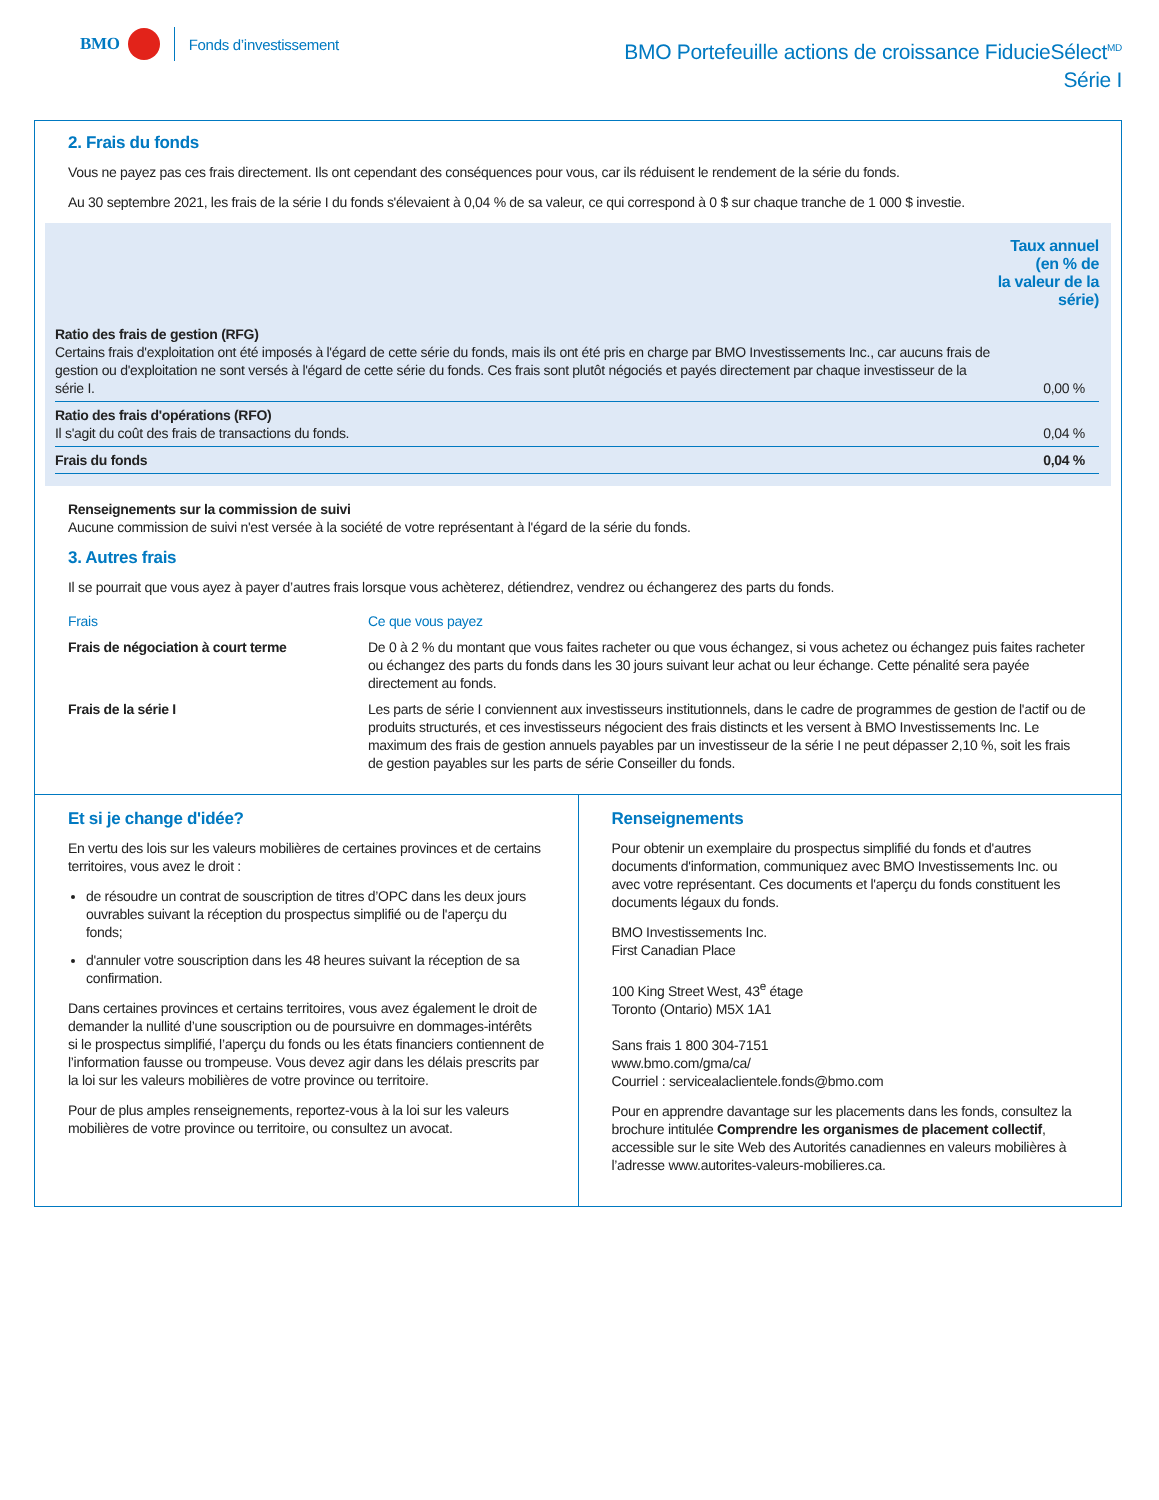BMO Fonds d’investissement
BMO Portefeuille actions de croissance FiducieSélect<sup>MD</sup>
Série I
2. Frais du fonds
Vous ne payez pas ces frais directement. Ils ont cependant des conséquences pour vous, car ils réduisent le rendement de la série du fonds.
Au 30 septembre 2021, les frais de la série I du fonds s'élevaient à 0,04 % de sa valeur, ce qui correspond à 0 $ sur chaque tranche de 1 000 $ investie.
| | Taux annuel (en % de la valeur de la série) |
| --- | --- |
| Ratio des frais de gestion (RFG) Certains frais d'exploitation ont été imposés à l'égard de cette série du fonds, mais ils ont été pris en charge par BMO Investissements Inc., car aucuns frais de gestion ou d'exploitation ne sont versés à l'égard de cette série du fonds. Ces frais sont plutôt négociés et payés directement par chaque investisseur de la série I. | 0,00 % |
| Ratio des frais d'opérations (RFO) Il s'agit du coût des frais de transactions du fonds. | 0,04 % |
| Frais du fonds | 0,04 % |
Renseignements sur la commission de suivi
Aucune commission de suivi n'est versée à la société de votre représentant à l'égard de la série du fonds.
3. Autres frais
Il se pourrait que vous ayez à payer d’autres frais lorsque vous achèterez, détiendrez, vendrez ou échangerez des parts du fonds.
| Frais | Ce que vous payez |
| --- | --- |
| Frais de négociation à court terme | De 0 à 2 % du montant que vous faites racheter ou que vous échangez, si vous achetez ou échangez puis faites racheter ou échangez des parts du fonds dans les 30 jours suivant leur achat ou leur échange. Cette pénalité sera payée directement au fonds. |
| Frais de la série I | Les parts de série I conviennent aux investisseurs institutionnels, dans le cadre de programmes de gestion de l'actif ou de produits structurés, et ces investisseurs négocient des frais distincts et les versent à BMO Investissements Inc. Le maximum des frais de gestion annuels payables par un investisseur de la série I ne peut dépasser 2,10 %, soit les frais de gestion payables sur les parts de série Conseiller du fonds. |
Et si je change d'idée?
En vertu des lois sur les valeurs mobilières de certaines provinces et de certains territoires, vous avez le droit :
de résoudre un contrat de souscription de titres d’OPC dans les deux jours ouvrables suivant la réception du prospectus simplifié ou de l'aperçu du fonds;
d'annuler votre souscription dans les 48 heures suivant la réception de sa confirmation.
Dans certaines provinces et certains territoires, vous avez également le droit de demander la nullité d’une souscription ou de poursuivre en dommages-intérêts si le prospectus simplifié, l’aperçu du fonds ou les états financiers contiennent de l’information fausse ou trompeuse. Vous devez agir dans les délais prescrits par la loi sur les valeurs mobilières de votre province ou territoire.
Pour de plus amples renseignements, reportez-vous à la loi sur les valeurs mobilières de votre province ou territoire, ou consultez un avocat.
Renseignements
Pour obtenir un exemplaire du prospectus simplifié du fonds et d'autres documents d'information, communiquez avec BMO Investissements Inc. ou avec votre représentant. Ces documents et l'aperçu du fonds constituent les documents légaux du fonds.
BMO Investissements Inc.
First Canadian Place
100 King Street West, 43<sup>e</sup> étage
Toronto (Ontario) M5X 1A1
Sans frais 1 800 304-7151
www.bmo.com/gma/ca/
Courriel : servicealaclientele.fonds@bmo.com
Pour en apprendre davantage sur les placements dans les fonds, consultez la brochure intitulée Comprendre les organismes de placement collectif, accessible sur le site Web des Autorités canadiennes en valeurs mobilières à l’adresse www.autorites-valeurs-mobilieres.ca.